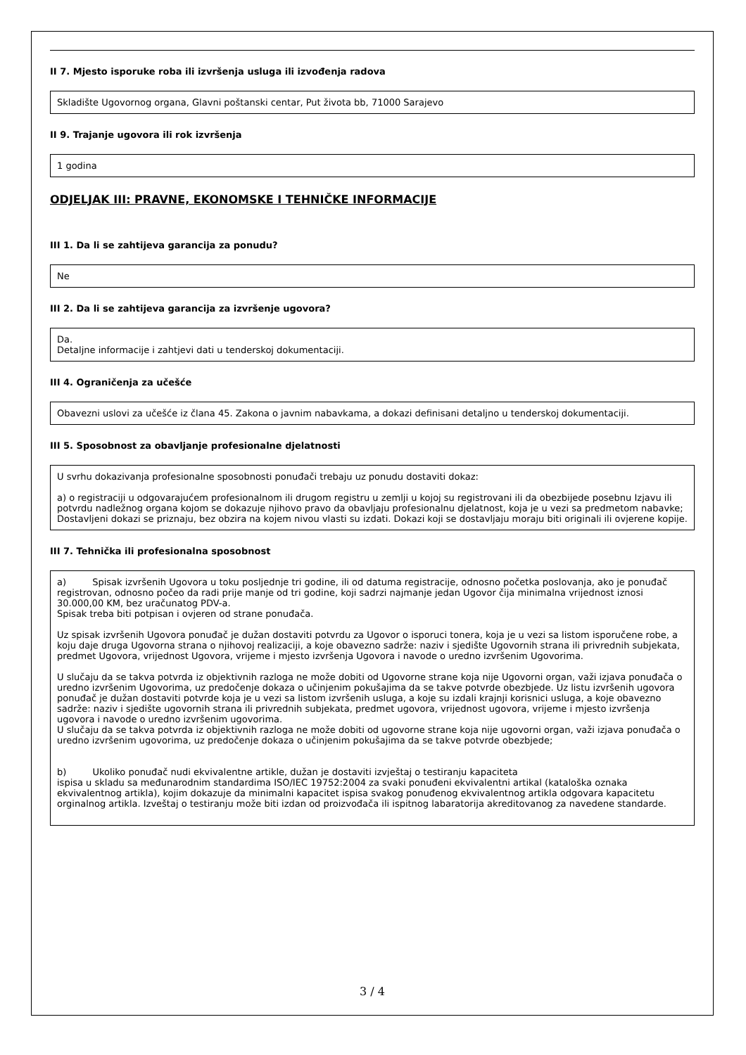II 7. Mjesto isporuke roba ili izvršenja usluga ili izvođenja radova
Skladište Ugovornog organa, Glavni poštanski centar, Put života bb, 71000 Sarajevo
II 9. Trajanje ugovora ili rok izvršenja
1 godina
ODJELJAK III: PRAVNE, EKONOMSKE I TEHNIČKE INFORMACIJE
III 1. Da li se zahtijeva garancija za ponudu?
Ne
III 2. Da li se zahtijeva garancija za izvršenje ugovora?
Da.
Detaljne informacije i zahtjevi dati u tenderskoj dokumentaciji.
III 4. Ograničenja za učešće
Obavezni uslovi za učešće iz člana 45. Zakona o javnim nabavkama, a dokazi definisani detaljno u tenderskoj dokumentaciji.
III 5. Sposobnost za obavljanje profesionalne djelatnosti
U svrhu dokazivanja profesionalne sposobnosti ponuđači trebaju uz ponudu dostaviti dokaz:
a) o registraciji u odgovarajućem profesionalnom ili drugom registru u zemlji u kojoj su registrovani ili da obezbijede posebnu Izjavu ili potvrdu nadležnog organa kojom se dokazuje njihovo pravo da obavljaju profesionalnu djelatnost, koja je u vezi sa predmetom nabavke;
Dostavljeni dokazi se priznaju, bez obzira na kojem nivou vlasti su izdati. Dokazi koji se dostavljaju moraju biti originali ili ovjerene kopije.
III 7. Tehnička ili profesionalna sposobnost
a) Spisak izvršenih Ugovora u toku posljednje tri godine, ili od datuma registracije, odnosno početka poslovanja, ako je ponuđač registrovan, odnosno počeo da radi prije manje od tri godine, koji sadrzi najmanje jedan Ugovor čija minimalna vrijednost iznosi 30.000,00 KM, bez uračunatog PDV-a.
Spisak treba biti potpisan i ovjeren od strane ponuđača.
Uz spisak izvršenih Ugovora ponuđač je dužan dostaviti potvrdu za Ugovor o isporuci tonera, koja je u vezi sa listom isporučene robe, a koju daje druga Ugovorna strana o njihovoj realizaciji, a koje obavezno sadrže: naziv i sjedište Ugovornih strana ili privrednih subjekata, predmet Ugovora, vrijednost Ugovora, vrijeme i mjesto izvršenja Ugovora i navode o uredno izvršenim Ugovorima.
U slučaju da se takva potvrda iz objektivnih razloga ne može dobiti od Ugovorne strane koja nije Ugovorni organ, važi izjava ponuđača o uredno izvršenim Ugovorima, uz predočenje dokaza o učinjenim pokušajima da se takve potvrde obezbjede. Uz listu izvršenih ugovora ponuđač je dužan dostaviti potvrde koja je u vezi sa listom izvršenih usluga, a koje su izdali krajnji korisnici usluga, a koje obavezno sadrže: naziv i sjedište ugovornih strana ili privrednih subjekata, predmet ugovora, vrijednost ugovora, vrijeme i mjesto izvršenja ugovora i navode o uredno izvršenim ugovorima.
U slučaju da se takva potvrda iz objektivnih razloga ne može dobiti od ugovorne strane koja nije ugovorni organ, važi izjava ponuđača o uredno izvršenim ugovorima, uz predočenje dokaza o učinjenim pokušajima da se takve potvrde obezbjede;
b) Ukoliko ponuđač nudi ekvivalentne artikle, dužan je dostaviti izvještaj o testiranju kapaciteta
ispisa u skladu sa međunarodnim standardima ISO/IEC 19752:2004 za svaki ponuđeni ekvivalentni artikal (kataloška oznaka ekvivalentnog artikla), kojim dokazuje da minimalni kapacitet ispisa svakog ponuđenog ekvivalentnog artikla odgovara kapacitetu orginalnog artikla. Izveštaj o testiranju može biti izdan od proizvođača ili ispitnog labaratorija akreditovanog za navedene standarde.
3 / 4